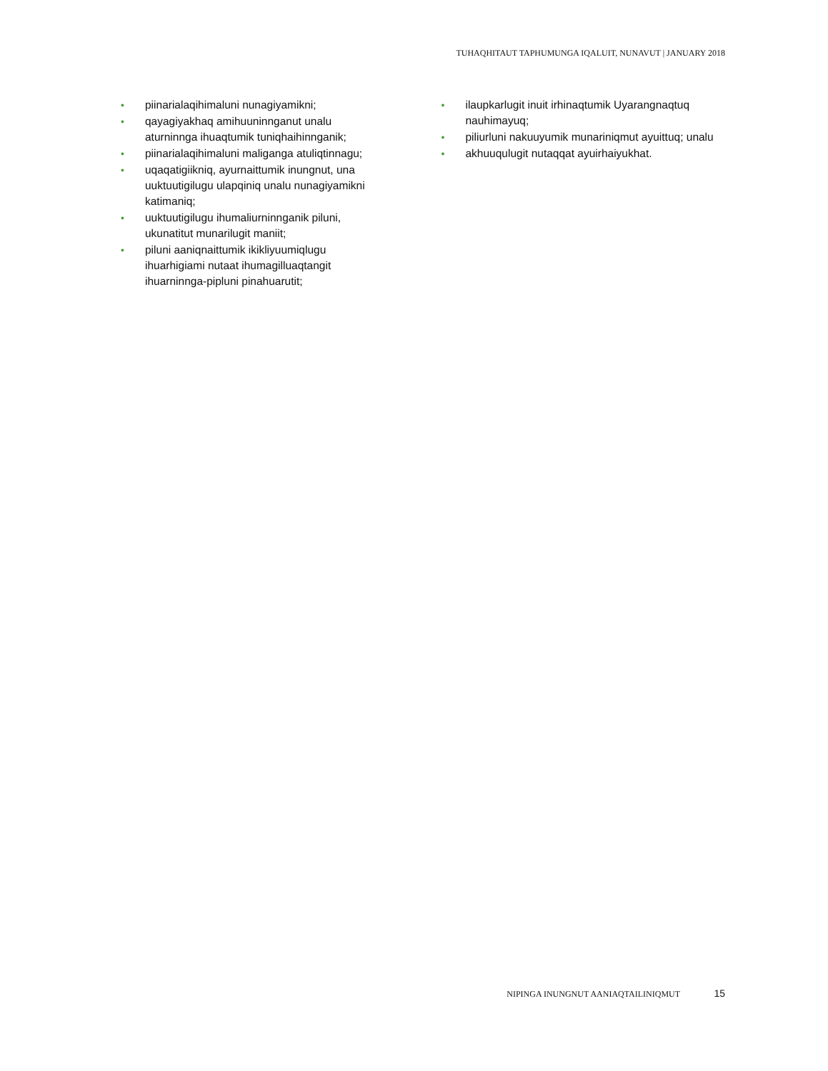TUHAQHITAUT TAPHUMUNGA IQALUIT, NUNAVUT | JANUARY 2018
• piinarialaqihimaluni nunagiyamikni;
• qayagiyakhaq amihuuninnganut unalu aturninnga ihuaqtumik tuniqhaihinnganik;
• piinarialaqihimaluni maliganga atuliqtinnagu;
• uqaqatigiikniq, ayurnaittumik inungnut, una uuktuutigilugu ulapqiniq unalu nunagiyamikni katimaniq;
• uuktuutigilugu ihumaliurninnganik piluni, ukunatitut munarilugit maniit;
• piluni aaniqnaittumik ikikliyuumiqlugu ihuarhigiami nutaat ihumagilluaqtangit ihuarninnga-pipluni pinahuarutit;
• ilaupkarlugit inuit irhinaqtumik Uyarangnaqtuq nauhimayuq;
• piliurluni nakuuyumik munariniqmut ayuittuq; unalu
• akhuuqulugit nutaqqat ayuirhaiyukhat.
NIPINGA INUNGNUT AANIAQTAILINIQMUT 15